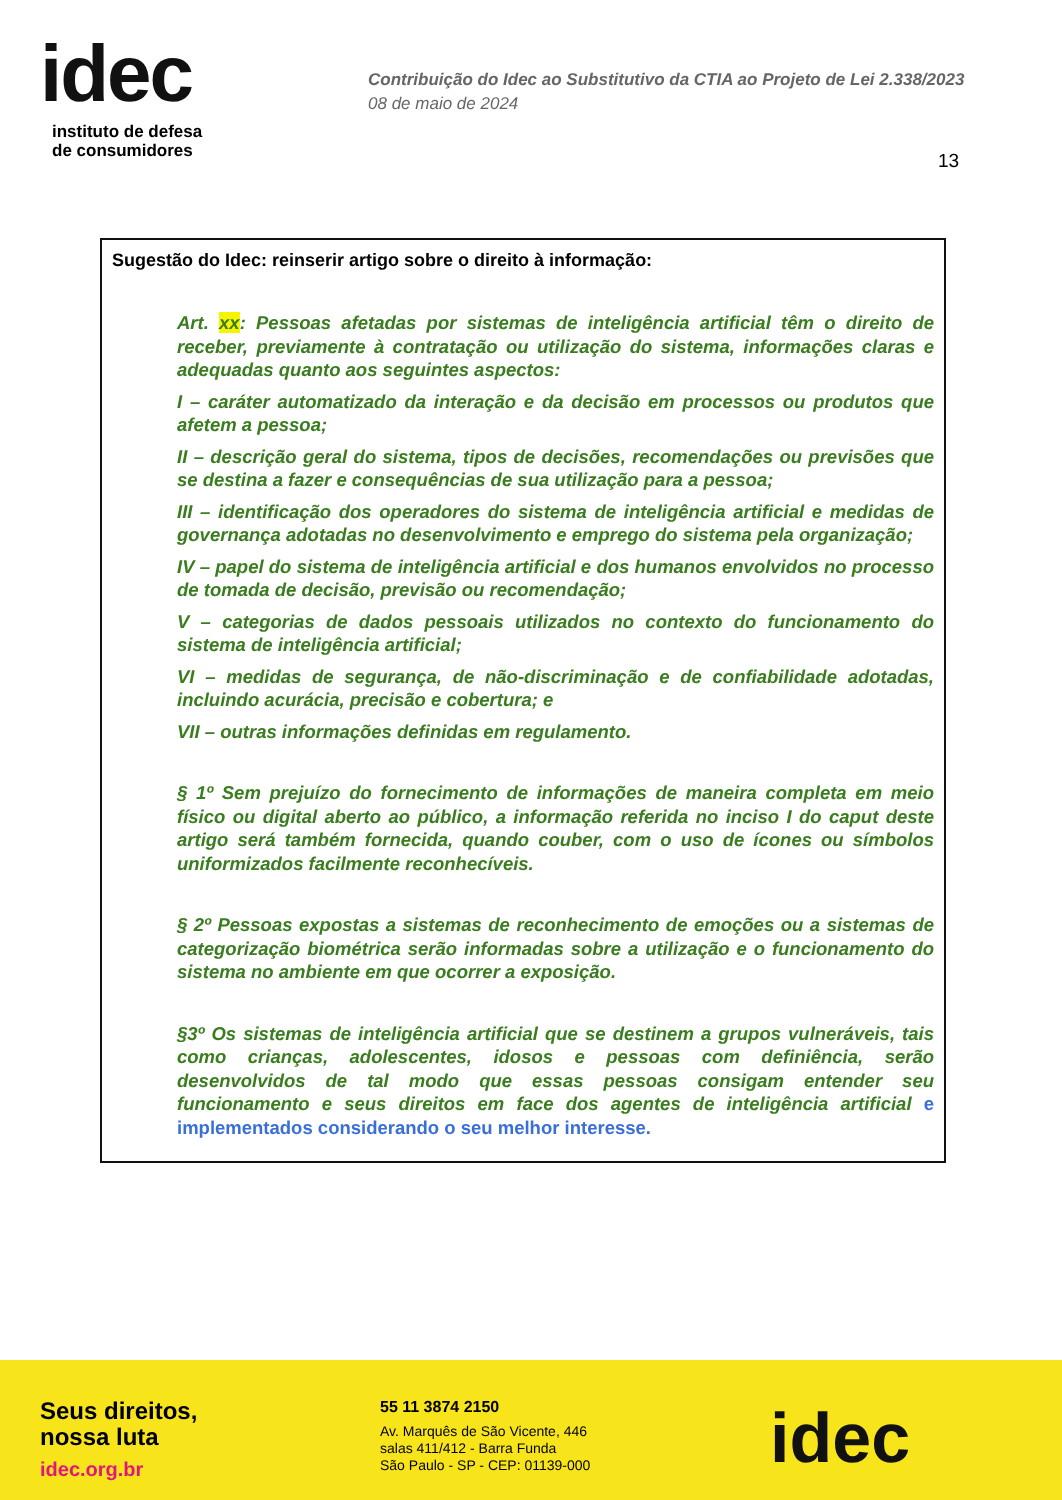idec
instituto de defesa
de consumidores
Contribuição do Idec ao Substitutivo da CTIA ao Projeto de Lei 2.338/2023
08 de maio de 2024
13
Sugestão do Idec: reinserir artigo sobre o direito à informação:
Art. xx: Pessoas afetadas por sistemas de inteligência artificial têm o direito de receber, previamente à contratação ou utilização do sistema, informações claras e adequadas quanto aos seguintes aspectos:
I – caráter automatizado da interação e da decisão em processos ou produtos que afetem a pessoa;
II – descrição geral do sistema, tipos de decisões, recomendações ou previsões que se destina a fazer e consequências de sua utilização para a pessoa;
III – identificação dos operadores do sistema de inteligência artificial e medidas de governança adotadas no desenvolvimento e emprego do sistema pela organização;
IV – papel do sistema de inteligência artificial e dos humanos envolvidos no processo de tomada de decisão, previsão ou recomendação;
V – categorias de dados pessoais utilizados no contexto do funcionamento do sistema de inteligência artificial;
VI – medidas de segurança, de não-discriminação e de confiabilidade adotadas, incluindo acurácia, precisão e cobertura; e
VII – outras informações definidas em regulamento.
§ 1º Sem prejuízo do fornecimento de informações de maneira completa em meio físico ou digital aberto ao público, a informação referida no inciso I do caput deste artigo será também fornecida, quando couber, com o uso de ícones ou símbolos uniformizados facilmente reconhecíveis.
§ 2º Pessoas expostas a sistemas de reconhecimento de emoções ou a sistemas de categorização biométrica serão informadas sobre a utilização e o funcionamento do sistema no ambiente em que ocorrer a exposição.
§3º Os sistemas de inteligência artificial que se destinem a grupos vulneráveis, tais como crianças, adolescentes, idosos e pessoas com definiência, serão desenvolvidos de tal modo que essas pessoas consigam entender seu funcionamento e seus direitos em face dos agentes de inteligência artificial e implementados considerando o seu melhor interesse.
Seus direitos,
nossa luta
idec.org.br
55 11 3874 2150
Av. Marquês de São Vicente, 446
salas 411/412 - Barra Funda
São Paulo - SP - CEP: 01139-000
idec